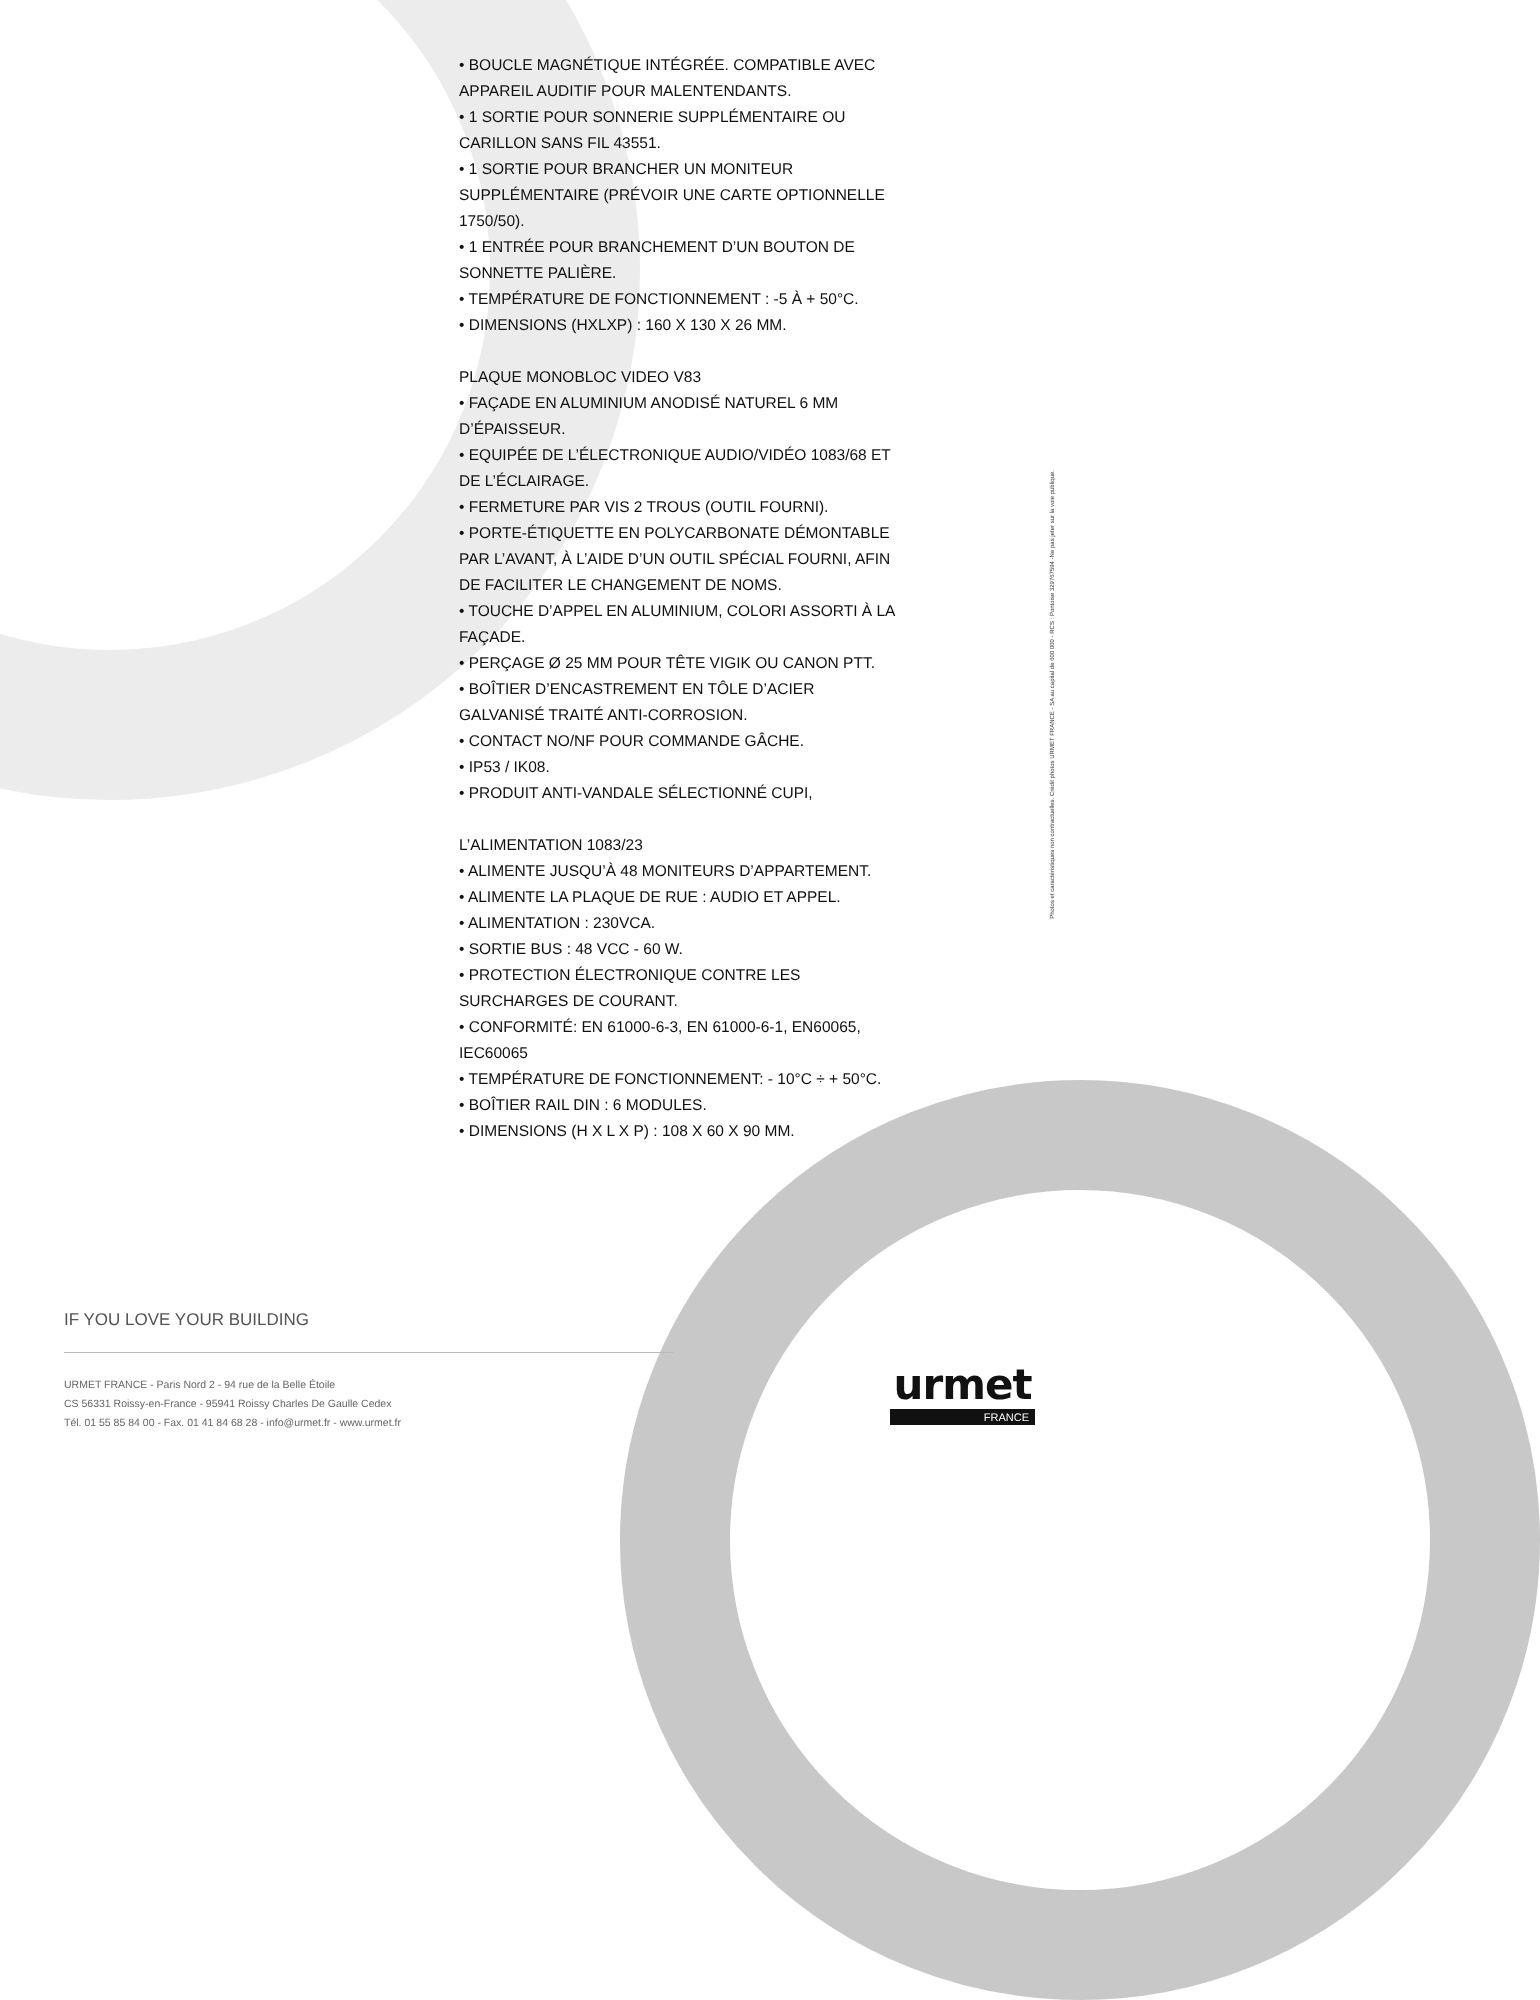• BOUCLE MAGNÉTIQUE INTÉGRÉE. COMPATIBLE AVEC APPAREIL AUDITIF POUR MALENTENDANTS.
• 1 SORTIE POUR SONNERIE SUPPLÉMENTAIRE OU CARILLON SANS FIL 43551.
• 1 SORTIE POUR BRANCHER UN MONITEUR SUPPLÉMENTAIRE (PRÉVOIR UNE CARTE OPTIONNELLE 1750/50).
• 1 ENTRÉE POUR BRANCHEMENT D’UN BOUTON DE SONNETTE PALIÈRE.
• TEMPÉRATURE DE FONCTIONNEMENT : -5 À + 50°C.
• DIMENSIONS (HXLXP) : 160 X 130 X 26 MM.
PLAQUE MONOBLOC VIDEO V83
• FAÇADE EN ALUMINIUM ANODISÉ NATUREL 6 MM D’ÉPAISSEUR.
• EQUIPÉE DE L’ÉLECTRONIQUE AUDIO/VIDÉO 1083/68 ET DE L’ÉCLAIRAGE.
• FERMETURE PAR VIS 2 TROUS (OUTIL FOURNI).
• PORTE-ÉTIQUETTE EN POLYCARBONATE DÉMONTABLE PAR L’AVANT, À L’AIDE D’UN OUTIL SPÉCIAL FOURNI, AFIN DE FACILITER LE CHANGEMENT DE NOMS.
• TOUCHE D’APPEL EN ALUMINIUM, COLORI ASSORTI À LA FAÇADE.
• PERÇAGE Ø 25 MM POUR TÊTE VIGIK OU CANON PTT.
• BOÎTIER D’ENCASTREMENT EN TÔLE D’ACIER GALVANISÉ TRAITÉ ANTI-CORROSION.
• CONTACT NO/NF POUR COMMANDE GÂCHE.
• IP53 / IK08.
• PRODUIT ANTI-VANDALE SÉLECTIONNÉ CUPI,
L’ALIMENTATION 1083/23
• ALIMENTE JUSQU’À 48 MONITEURS D’APPARTEMENT.
• ALIMENTE LA PLAQUE DE RUE : AUDIO ET APPEL.
• ALIMENTATION : 230VCA.
• SORTIE BUS : 48 VCC - 60 W.
• PROTECTION ÉLECTRONIQUE CONTRE LES SURCHARGES DE COURANT.
• CONFORMITÉ: EN 61000-6-3, EN 61000-6-1, EN60065, IEC60065
• TEMPÉRATURE DE FONCTIONNEMENT: - 10°C ÷ + 50°C.
• BOÎTIER RAIL DIN : 6 MODULES.
• DIMENSIONS (H X L X P) : 108 X 60 X 90 MM.
Photos et caractéristiques non contractuelles. Crédit photos URMET FRANCE - SA au capital de 600 000 - RCS : Pontoise 329767594 -Ne pas jeter sur la voie publique.
IF YOU LOVE YOUR BUILDING
URMET FRANCE - Paris Nord 2 - 94 rue de la Belle Étoile
CS 56331 Roissy-en-France - 95941 Roissy Charles De Gaulle Cedex
Tél. 01 55 85 84 00 - Fax. 01 41 84 68 28 - info@urmet.fr - www.urmet.fr
urmet
FRANCE